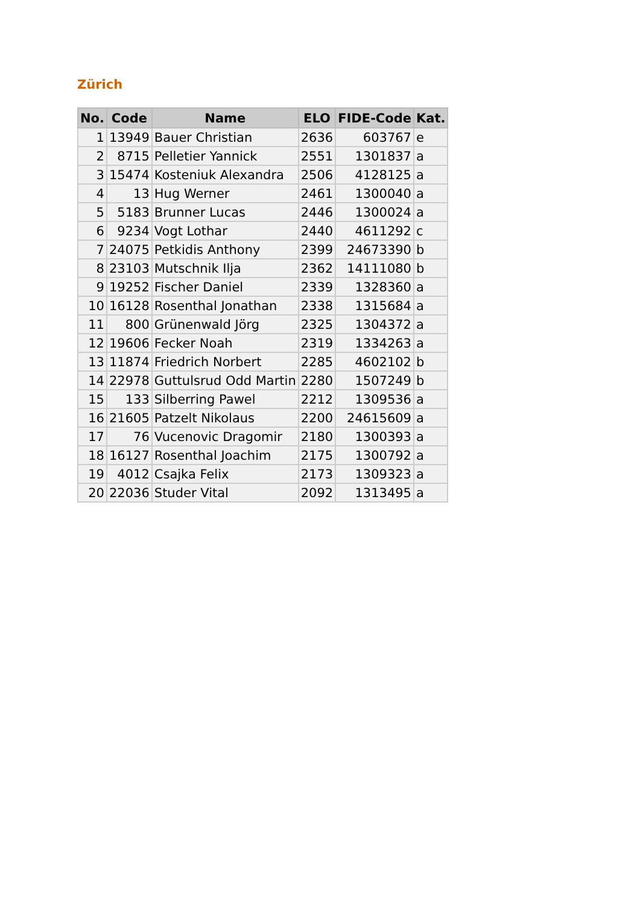Zürich
| No. | Code | Name | ELO | FIDE-Code | Kat. |
| --- | --- | --- | --- | --- | --- |
| 1 | 13949 | Bauer Christian | 2636 | 603767 | e |
| 2 | 8715 | Pelletier Yannick | 2551 | 1301837 | a |
| 3 | 15474 | Kosteniuk Alexandra | 2506 | 4128125 | a |
| 4 | 13 | Hug Werner | 2461 | 1300040 | a |
| 5 | 5183 | Brunner Lucas | 2446 | 1300024 | a |
| 6 | 9234 | Vogt Lothar | 2440 | 4611292 | c |
| 7 | 24075 | Petkidis Anthony | 2399 | 24673390 | b |
| 8 | 23103 | Mutschnik Ilja | 2362 | 14111080 | b |
| 9 | 19252 | Fischer Daniel | 2339 | 1328360 | a |
| 10 | 16128 | Rosenthal Jonathan | 2338 | 1315684 | a |
| 11 | 800 | Grünenwald Jörg | 2325 | 1304372 | a |
| 12 | 19606 | Fecker Noah | 2319 | 1334263 | a |
| 13 | 11874 | Friedrich Norbert | 2285 | 4602102 | b |
| 14 | 22978 | Guttulsrud Odd Martin | 2280 | 1507249 | b |
| 15 | 133 | Silberring Pawel | 2212 | 1309536 | a |
| 16 | 21605 | Patzelt Nikolaus | 2200 | 24615609 | a |
| 17 | 76 | Vucenovic Dragomir | 2180 | 1300393 | a |
| 18 | 16127 | Rosenthal Joachim | 2175 | 1300792 | a |
| 19 | 4012 | Csajka Felix | 2173 | 1309323 | a |
| 20 | 22036 | Studer Vital | 2092 | 1313495 | a |